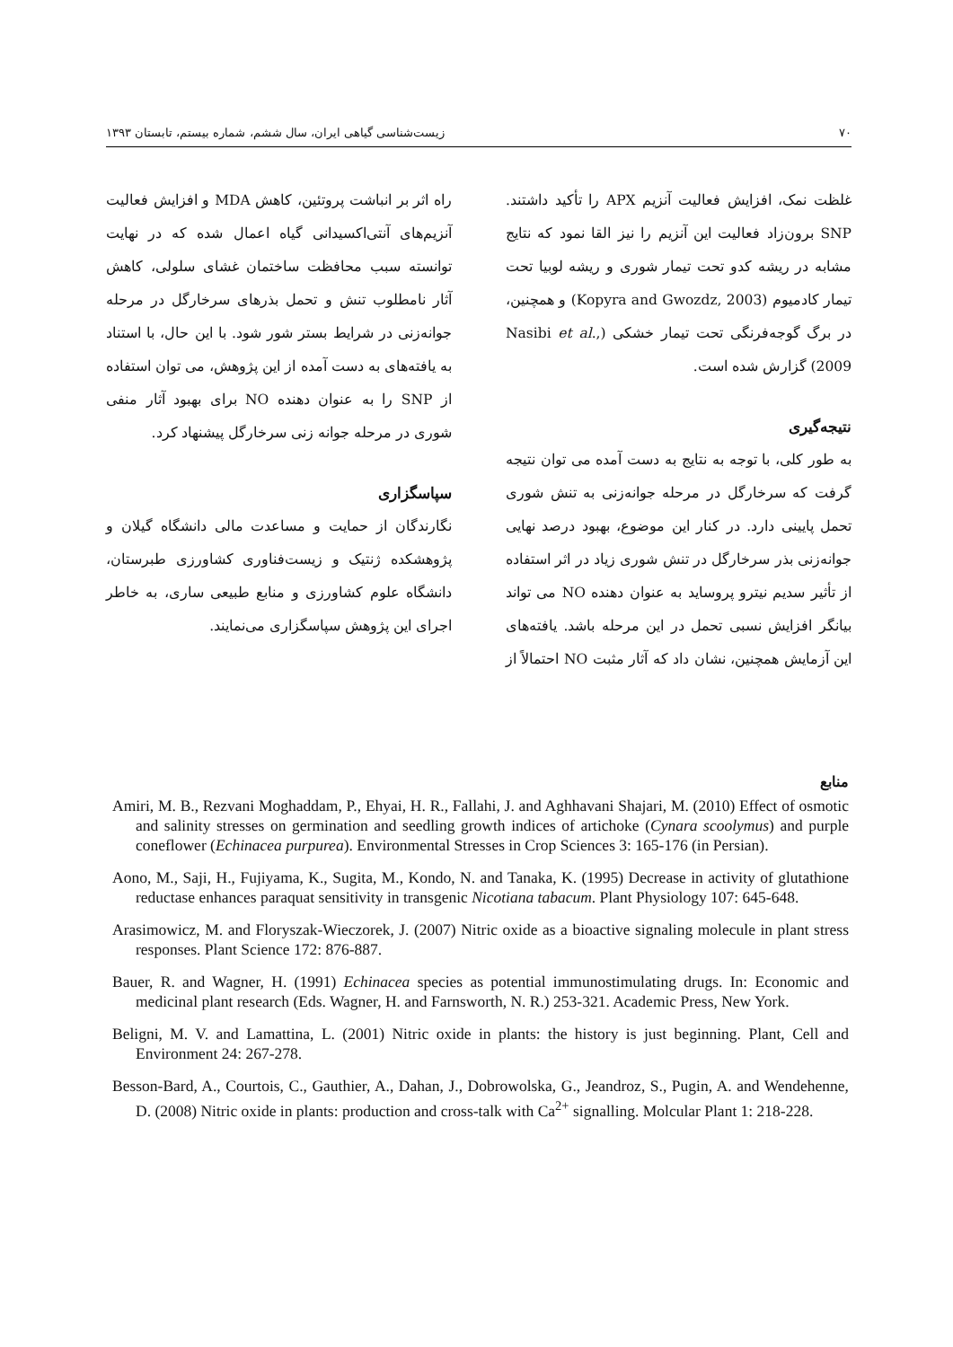۷۰ زیست‌شناسی گیاهی ایران، سال ششم، شماره بیستم، تابستان ۱۳۹۳
غلظت نمک، افزایش فعالیت آنزیم APX را تأکید داشتند. SNP برون‌زاد فعالیت این آنزیم را نیز القا نمود که نتایج مشابه در ریشه کدو تحت تیمار شوری و ریشه لوبیا تحت تیمار کادمیوم (Kopyra and Gwozdz, 2003) و همچنین، در برگ گوجه‌فرنگی تحت تیمار خشکی (Nasibi et al., 2009) گزارش شده است.
نتیجه‌گیری
به طور کلی، با توجه به نتایج به دست آمده می توان نتیجه گرفت که سرخارگل در مرحله جوانه‌زنی به تنش شوری تحمل پایینی دارد. در کنار این موضوع، بهبود درصد نهایی جوانه‌زنی بذر سرخارگل در تنش شوری زیاد در اثر استفاده از تأثیر سدیم نیترو پروساید به عنوان دهنده NO می تواند بیانگر افزایش نسبی تحمل در این مرحله باشد. یافته‌های این آزمایش همچنین، نشان داد که آثار مثبت NO احتمالاً از راه اثر بر انباشت پروتئین، کاهش MDA و افزایش فعالیت آنزیم‌های آنتی‌اکسیدانی گیاه اعمال شده که در نهایت توانسته سبب محافظت ساختمان غشای سلولی، کاهش آثار نامطلوب تنش و تحمل بذرهای سرخارگل در مرحله جوانه‌زنی در شرایط بستر شور شود. با این حال، با استناد به یافته‌های به دست آمده از این پژوهش، می توان استفاده از SNP را به عنوان دهنده NO برای بهبود آثار منفی شوری در مرحله جوانه زنی سرخارگل پیشنهاد کرد.
سپاسگزاری
نگارندگان از حمایت و مساعدت مالی دانشگاه گیلان و پژوهشکده ژنتیک و زیست‌فناوری کشاورزی طبرستان، دانشگاه علوم کشاورزی و منابع طبیعی ساری، به خاطر اجرای این پژوهش سپاسگزاری می‌نمایند.
منابع
Amiri, M. B., Rezvani Moghaddam, P., Ehyai, H. R., Fallahi, J. and Aghhavani Shajari, M. (2010) Effect of osmotic and salinity stresses on germination and seedling growth indices of artichoke (Cynara scoolymus) and purple coneflower (Echinacea purpurea). Environmental Stresses in Crop Sciences 3: 165-176 (in Persian).
Aono, M., Saji, H., Fujiyama, K., Sugita, M., Kondo, N. and Tanaka, K. (1995) Decrease in activity of glutathione reductase enhances paraquat sensitivity in transgenic Nicotiana tabacum. Plant Physiology 107: 645-648.
Arasimowicz, M. and Floryszak-Wieczorek, J. (2007) Nitric oxide as a bioactive signaling molecule in plant stress responses. Plant Science 172: 876-887.
Bauer, R. and Wagner, H. (1991) Echinacea species as potential immunostimulating drugs. In: Economic and medicinal plant research (Eds. Wagner, H. and Farnsworth, N. R.) 253-321. Academic Press, New York.
Beligni, M. V. and Lamattina, L. (2001) Nitric oxide in plants: the history is just beginning. Plant, Cell and Environment 24: 267-278.
Besson-Bard, A., Courtois, C., Gauthier, A., Dahan, J., Dobrowolska, G., Jeandroz, S., Pugin, A. and Wendehenne, D. (2008) Nitric oxide in plants: production and cross-talk with Ca<sup>2+</sup> signalling. Molcular Plant 1: 218-228.